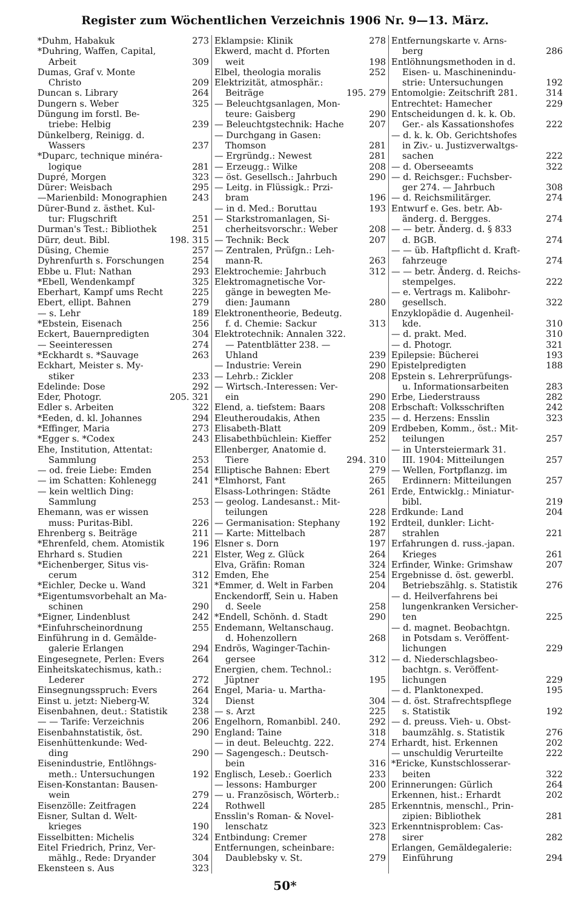Register zum Wöchentlichen Verzeichnis 1906 Nr. 9—13. März.
*Duhm, Habakuk 273
*Duhring, Waffen, Capital,
Arbeit 309
Dumas, Graf v. Monte
Christo 209
Duncan s. Library 264
Dungern s. Weber 325
Düngung im forstl. Be-
triebe: Helbig 239
Dünkelberg, Reinigg. d.
Wassers 237
*Duparc, technique minéra-
logique 281
Dupré, Morgen 323
Dürer: Weisbach 295
—Marienbild: Monographien 243
Dürer-Bund z. ästhet. Kul-
tur: Flugschrift 251
Durman's Test.: Bibliothek 251
Dürr, deut. Bibl. 198. 315
Düsing, Chemie 257
Dyhrenfurth s. Forschungen 254
Ebbe u. Flut: Nathan 293
*Ebell, Wendenkampf 325
Eberhart, Kampf ums Recht 225
Ebert, ellipt. Bahnen 279
— s. Lehr 189
*Ebstein, Eisenach 256
Eckert, Bauernpredigten 304
— Seeinteressen 274
*Eckhardt s. *Sauvage 263
Eckhart, Meister s. My-
stiker 233
Edelinde: Dose 292
Eder, Photogr. 205. 321
Edler s. Arbeiten 322
*Eeden, d. kl. Johannes 294
*Effinger, Maria 273
*Egger s. *Codex 243
Ehe, Institution, Attentat:
Sammlung 253
— od. freie Liebe: Emden 254
— im Schatten: Kohlenegg 241
— kein weltlich Ding:
Sammlung 253
Ehemann, was er wissen
muss: Puritas-Bibl. 226
Ehrenberg s. Beiträge 211
*Ehrenfeld, chem. Atomistik 196
Ehrhard s. Studien 221
*Eichenberger, Situs vis-
cerum 312
*Eichler, Decke u. Wand 321
*Eigentumsvorbehalt an Ma-
schinen 290
*Eigner, Lindenblust 242
*Einfuhrscheinordnung 255
Einführung in d. Gemälde-
galerie Erlangen 294
Eingesegnete, Perlen: Evers 264
Einheitskatechismus, kath.:
Lederer 272
Einsegnungsspruch: Evers 264
Einst u. jetzt: Nieberg-W. 324
Eisenbahnen, deut.: Statistik 238
— — Tarife: Verzeichnis 206
Eisenbahnstatistik, öst. 290
Eisenhüttenkunde: Wed-
ding 290
Eisenindustrie, Entlöhngs-
meth.: Untersuchungen 192
Eisen-Konstantan: Bausen-
wein 279
Eisenzölle: Zeitfragen 224
Eisner, Sultan d. Welt-
krieges 190
Eisselbitten: Michelis 324
Eitel Friedrich, Prinz, Ver-
mählg., Rede: Dryander 304
Ekensteen s. Aus 323
Eklampsie: Klinik 278
Ekwerd, macht d. Pforten
weit 198
Elbel, theologia moralis 252
Elektrizität, atmosphär.:
Beiträge 195. 279
— Beleuchtgsanlagen, Mon-
teure: Gaisberg 290
— Beleuchtgstechnik: Hache 207
— Durchgang in Gasen:
Thomson 281
— Ergründg.: Newest 281
— Erzeugg.: Wilke 208
— öst. Gesellsch.: Jahrbuch 290
— Leitg. in Flüssigk.: Przi-
bram 196
— in d. Med.: Boruttau 193
— Starkstromanlagen, Si-
cherheitsvorschr.: Weber 208
— Technik: Beck 207
— Zentralen, Prüfgn.: Leh-
mann-R. 263
Elektrochemie: Jahrbuch 312
Elektromagnetische Vor-
gänge in bewegten Me-
dien: Jaumann 280
Elektronentheorie, Bedeutg.
f. d. Chemie: Sackur 313
Elektrotechnik: Annalen 322.
— Patentblätter 238. —
Uhland 239
— Industrie: Verein 290
— Lehrb.: Zickler 208
— Wirtsch.-Interessen: Ver-
ein 290
Elend, a. tiefstem: Baars 208
Eleutheroudakis, Athen 235
Elisabeth-Blatt 209
Elisabethbüchlein: Kieffer 252
Ellenberger, Anatomie d.
Tiere 294. 310
Elliptische Bahnen: Ebert 279
*Elmhorst, Fant 265
Elsass-Lothringen: Städte 261
— geolog. Landesanst.: Mit-
teilungen 228
— Germanisation: Stephany 192
— Karte: Mittelbach 287
Elsner s. Dorn 197
Elster, Weg z. Glück 264
Elva, Gräfin: Roman 324
Emden, Ehe 254
*Emmer, d. Welt in Farben 204
Enckendorff, Sein u. Haben
d. Seele 258
*Endell, Schönh. d. Stadt 290
Endemann, Weltanschaug.
d. Hohenzollern 268
Endrös, Waginger-Tachin-
gersee 312
Energien, chem. Technol.:
Jüptner 195
Engel, Maria- u. Martha-
Dienst 304
— s. Arzt 225
Engelhorn, Romanbibl. 240. 292
England: Taine 318
— in deut. Beleuchtg. 222. 274
— Sagengesch.: Deutsch-
bein 316
Englisch, Leseb.: Goerlich 233
— lessons: Hamburger 200
— u. Französisch, Wörterb.:
Rothwell 285
Ensslin's Roman- & Novel-
lenschatz 323
Entbindung: Cremer 278
Entfernungen, scheinbare:
Daublebsky v. St. 279
Entfernungskarte v. Arns-
berg 286
Entlöhnungsmethoden in d.
Eisen- u. Maschinenindu-
strie: Untersuchungen 192
Entomolgie: Zeitschrift 281. 314
Entrechtet: Hamecher 229
Entscheidungen d. k. k. Ob.
Ger.- als Kassationshofes 222
— d. k. k. Ob. Gerichtshofes
in Ziv.- u. Justizverwaltgs-
sachen 222
— d. Oberseeamts 322
— d. Reichsger.: Fuchsber-
ger 274. — Jahrbuch 308
— d. Reichsmilitärger. 274
Entwurf e. Ges. betr. Ab-
änderg. d. Bergges. 274
— — betr. Änderg. d. § 833
d. BGB. 274
— — üb. Haftpflicht d. Kraft-
fahrzeuge 274
— — betr. Änderg. d. Reichs-
stempelges. 222
— e. Vertrags m. Kalibohr-
gesellsch. 322
Enzyklopädie d. Augenheil-
kde. 310
— d. prakt. Med. 310
— d. Photogr. 321
Epilepsie: Bücherei 193
Epistelpredigten 188
Epstein s. Lehrerprüfungs-
u. Informationsarbeiten 283
Erbe, Liederstrauss 282
Erbschaft: Volksschriften 242
— d. Herzens: Ensslin 323
Erdbeben, Komm., öst.: Mit-
teilungen 257
— in Untersteiermark 31.
III. 1904: Mitteilungen 257
— Wellen, Fortpflanzg. im
Erdinnern: Mitteilungen 257
Erde, Entwicklg.: Miniatur-
bibl. 219
Erdkunde: Land 204
Erdteil, dunkler: Licht-
strahlen 221
Erfahrungen d. russ.-japan.
Krieges 261
Erfinder, Winke: Grimshaw 207
Ergebnisse d. öst. gewerbl.
Betriebszählg. s. Statistik 276
— d. Heilverfahrens bei
lungenkranken Versicher-
ten 225
— d. magnet. Beobachtgn.
in Potsdam s. Veröffent-
lichungen 229
— d. Niederschlagsbeo-
bachtgn. s. Veröffent-
lichungen 229
— d. Planktonexped. 195
— d. öst. Strafrechtspflege
s. Statistik 192
— d. preuss. Vieh- u. Obst-
baumzählg. s. Statistik 276
Erhardt, hist. Erkennen 202
— unschuldig Verurteilte 222
*Ericke, Kunstschlosserar-
beiten 322
Erinnerungen: Gürlich 264
Erkennen, hist.: Erhardt 202
Erkenntnis, menschl., Prin-
zipien: Bibliothek 281
Erkenntnisproblem: Cas-
sirer 282
Erlangen, Gemäldegalerie:
Einführung 294
50*